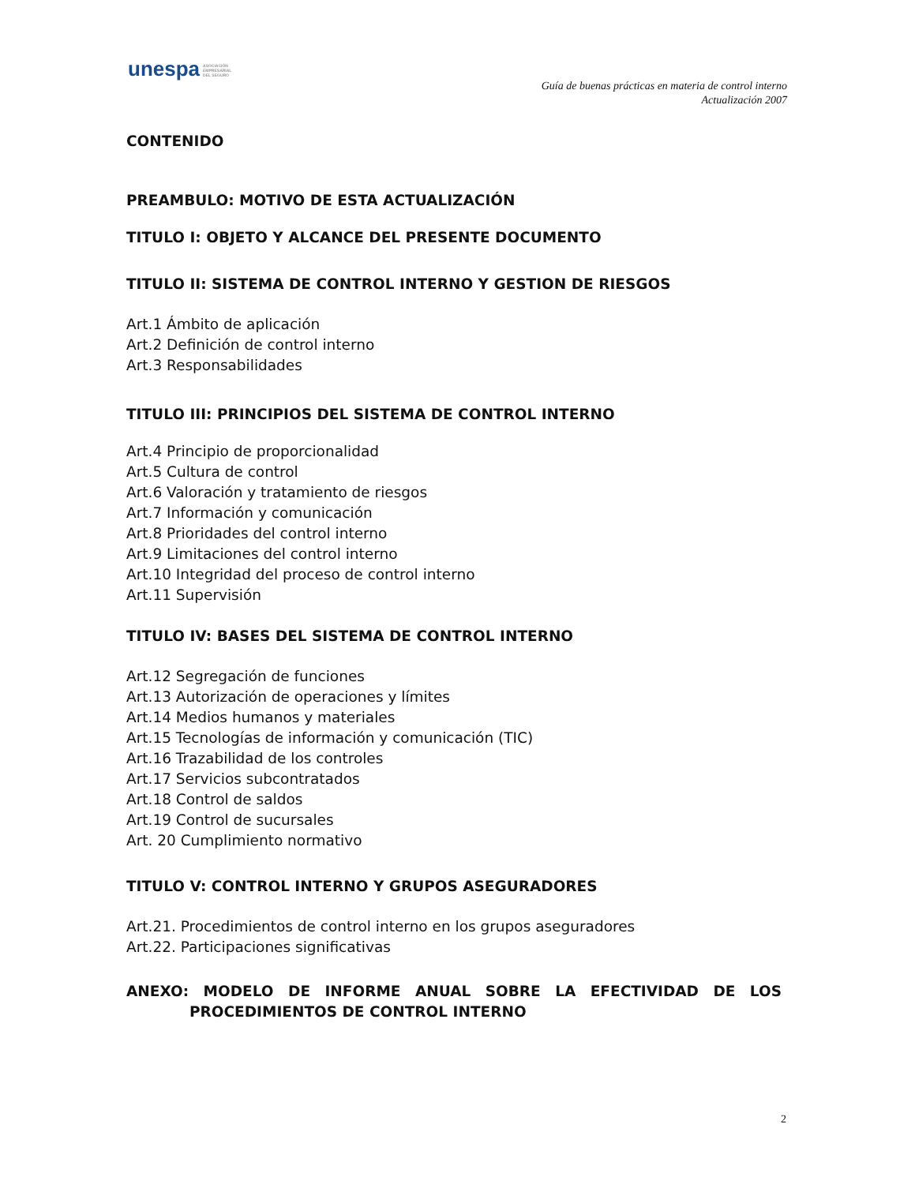unespa ASOCIACIÓN
EMPRESARIAL
DEL SEGURO
Guía de buenas prácticas en materia de control interno
Actualización 2007
CONTENIDO
PREAMBULO: MOTIVO DE ESTA ACTUALIZACIÓN
TITULO I: OBJETO Y ALCANCE DEL PRESENTE DOCUMENTO
TITULO II: SISTEMA DE CONTROL INTERNO Y GESTION DE RIESGOS
Art.1 Ámbito de aplicación
Art.2 Definición de control interno
Art.3 Responsabilidades
TITULO III: PRINCIPIOS DEL SISTEMA DE CONTROL INTERNO
Art.4 Principio de proporcionalidad
Art.5 Cultura de control
Art.6 Valoración y tratamiento de riesgos
Art.7 Información y comunicación
Art.8 Prioridades del control interno
Art.9 Limitaciones del control interno
Art.10 Integridad del proceso de control interno
Art.11 Supervisión
TITULO IV: BASES DEL SISTEMA DE CONTROL INTERNO
Art.12 Segregación de funciones
Art.13 Autorización de operaciones y límites
Art.14 Medios humanos y materiales
Art.15 Tecnologías de información y comunicación (TIC)
Art.16 Trazabilidad de los controles
Art.17 Servicios subcontratados
Art.18 Control de saldos
Art.19 Control de sucursales
Art. 20 Cumplimiento normativo
TITULO V: CONTROL INTERNO Y GRUPOS ASEGURADORES
Art.21. Procedimientos de control interno en los grupos aseguradores
Art.22. Participaciones significativas
ANEXO: MODELO DE INFORME ANUAL SOBRE LA EFECTIVIDAD DE LOS PROCEDIMIENTOS DE CONTROL INTERNO
2